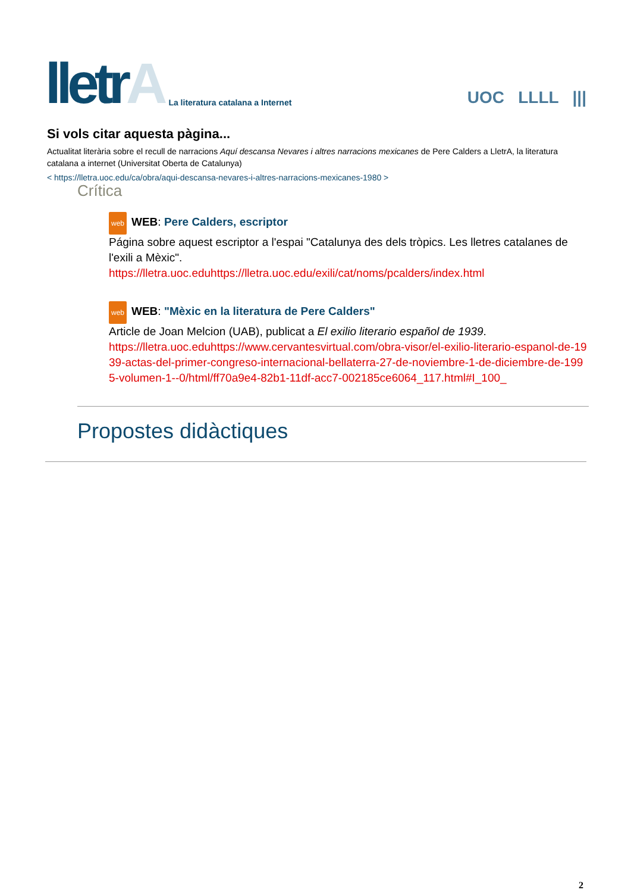lletrA
La literatura catalana a Internet
UOC LLLL |||
Si vols citar aquesta pàgina...
Actualitat literària sobre el recull de narracions Aquí descansa Nevares i altres narracions mexicanes de Pere Calders a LletrA, la literatura catalana a internet (Universitat Oberta de Catalunya)
< https://lletra.uoc.edu/ca/obra/aqui-descansa-nevares-i-altres-narracions-mexicanes-1980 >
Crítica
web WEB: Pere Calders, escriptor
Página sobre aquest escriptor a l'espai "Catalunya des dels tròpics. Les lletres catalanes de l'exili a Mèxic".
https://lletra.uoc.eduhttps://lletra.uoc.edu/exili/cat/noms/pcalders/index.html
web WEB: "Mèxic en la literatura de Pere Calders"
Article de Joan Melcion (UAB), publicat a El exilio literario español de 1939.
https://lletra.uoc.eduhttps://www.cervantesvirtual.com/obra-visor/el-exilio-literario-espanol-de-1939-actas-del-primer-congreso-internacional-bellaterra-27-de-noviembre-1-de-diciembre-de-1995-volumen-1--0/html/ff70a9e4-82b1-11df-acc7-002185ce6064_117.html#I_100_
Propostes didàctiques
2